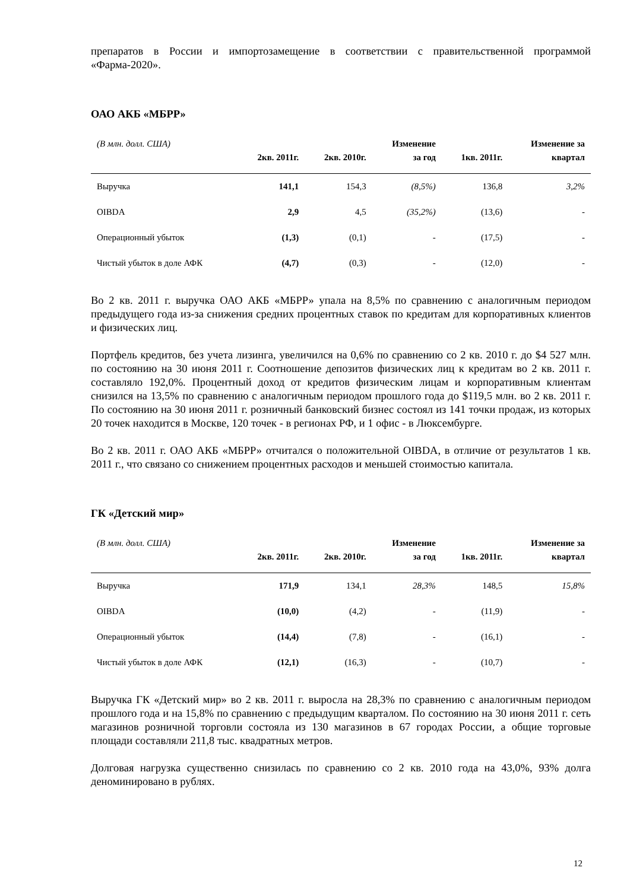препаратов в России и импортозамещение в соответствии с правительственной программой «Фарма-2020».
ОАО АКБ «МБРР»
| (В млн. долл. США) | 2кв. 2011г. | 2кв. 2010г. | Изменение за год | 1кв. 2011г. | Изменение за квартал |
| --- | --- | --- | --- | --- | --- |
| Выручка | 141,1 | 154,3 | (8,5%) | 136,8 | 3,2% |
| OIBDA | 2,9 | 4,5 | (35,2%) | (13,6) | - |
| Операционный убыток | (1,3) | (0,1) | - | (17,5) | - |
| Чистый убыток в доле АФК | (4,7) | (0,3) | - | (12,0) | - |
Во 2 кв. 2011 г. выручка ОАО АКБ «МБРР» упала на 8,5% по сравнению с аналогичным периодом предыдущего года из-за снижения средних процентных ставок по кредитам для корпоративных клиентов и физических лиц.
Портфель кредитов, без учета лизинга, увеличился на 0,6% по сравнению со 2 кв. 2010 г. до $4 527 млн. по состоянию на 30 июня 2011 г. Соотношение депозитов физических лиц к кредитам во 2 кв. 2011 г. составляло 192,0%. Процентный доход от кредитов физическим лицам и корпоративным клиентам снизился на 13,5% по сравнению с аналогичным периодом прошлого года до $119,5 млн. во 2 кв. 2011 г. По состоянию на 30 июня 2011 г. розничный банковский бизнес состоял из 141 точки продаж, из которых 20 точек находится в Москве, 120 точек - в регионах РФ, и 1 офис - в Люксембурге.
Во 2 кв. 2011 г. ОАО АКБ «МБРР» отчитался о положительной OIBDA, в отличие от результатов 1 кв. 2011 г., что связано со снижением процентных расходов и меньшей стоимостью капитала.
ГК «Детский мир»
| (В млн. долл. США) | 2кв. 2011г. | 2кв. 2010г. | Изменение за год | 1кв. 2011г. | Изменение за квартал |
| --- | --- | --- | --- | --- | --- |
| Выручка | 171,9 | 134,1 | 28,3% | 148,5 | 15,8% |
| OIBDA | (10,0) | (4,2) | - | (11,9) | - |
| Операционный убыток | (14,4) | (7,8) | - | (16,1) | - |
| Чистый убыток в доле АФК | (12,1) | (16,3) | - | (10,7) | - |
Выручка ГК «Детский мир» во 2 кв. 2011 г. выросла на 28,3% по сравнению с аналогичным периодом прошлого года и на 15,8% по сравнению с предыдущим кварталом. По состоянию на 30 июня 2011 г. сеть магазинов розничной торговли состояла из 130 магазинов в 67 городах России, а общие торговые площади составляли 211,8 тыс. квадратных метров.
Долговая нагрузка существенно снизилась по сравнению со 2 кв. 2010 года на 43,0%, 93% долга деноминировано в рублях.
12